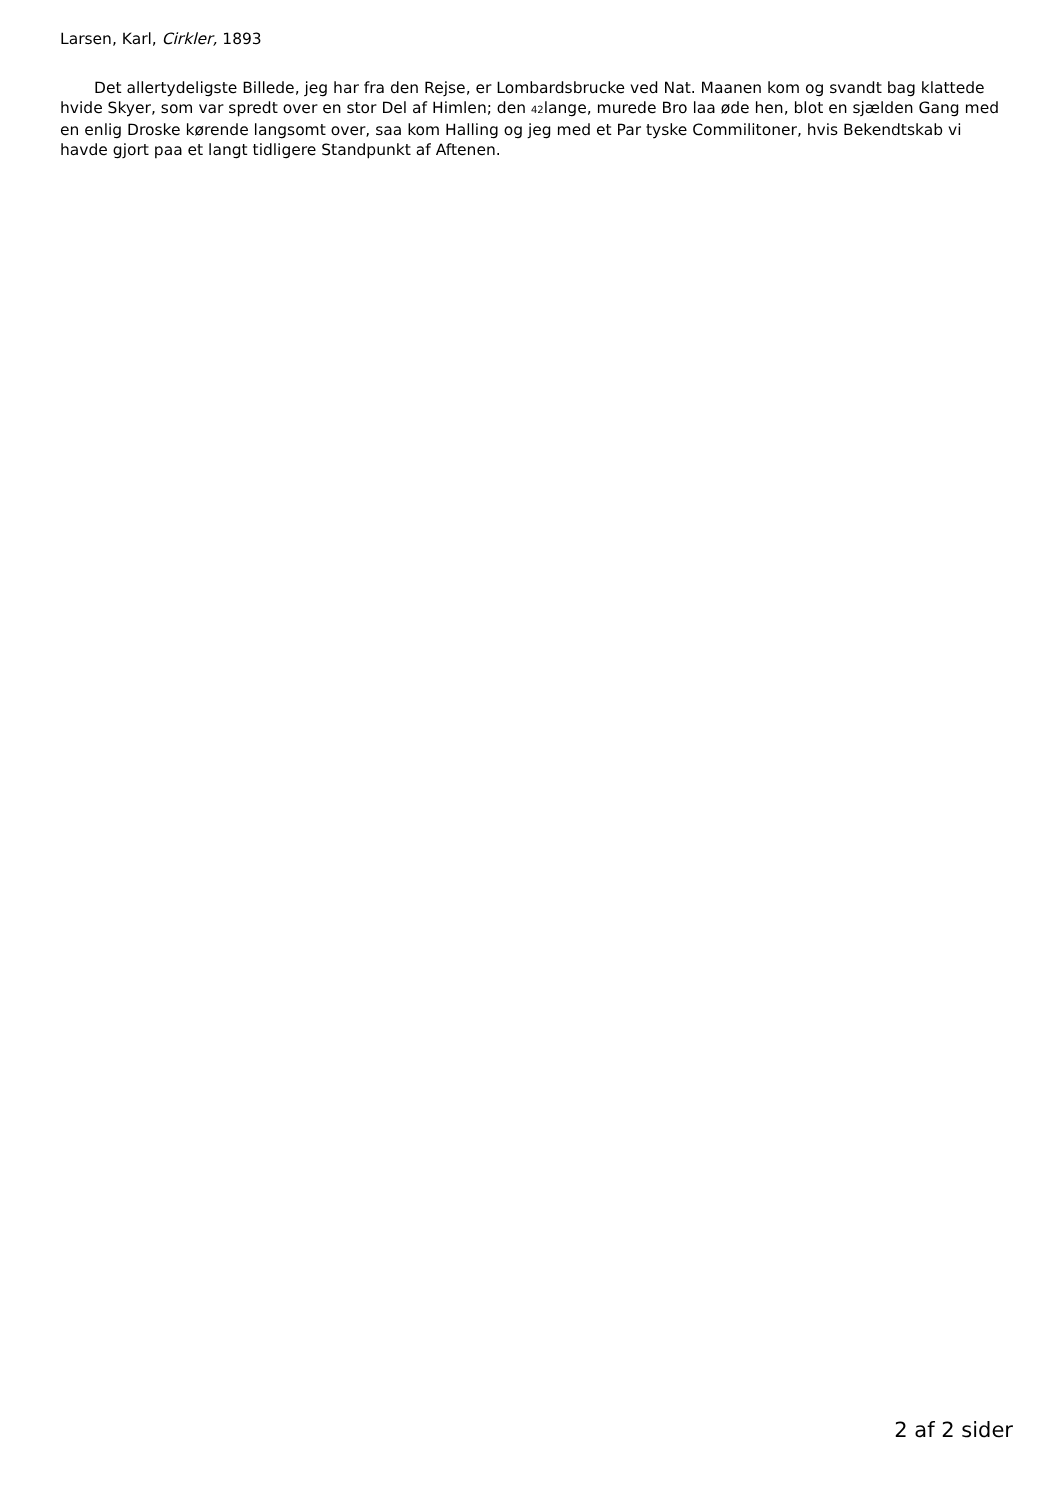Larsen, Karl, Cirkler, 1893
Det allertydeligste Billede, jeg har fra den Rejse, er Lombardsbrucke ved Nat. Maanen kom og svandt bag klattede hvide Skyer, som var spredt over en stor Del af Himlen; den 42lange, murede Bro laa øde hen, blot en sjælden Gang med en enlig Droske kørende langsomt over, saa kom Halling og jeg med et Par tyske Commilitoner, hvis Bekendtskab vi havde gjort paa et langt tidligere Standpunkt af Aftenen.
2 af 2 sider